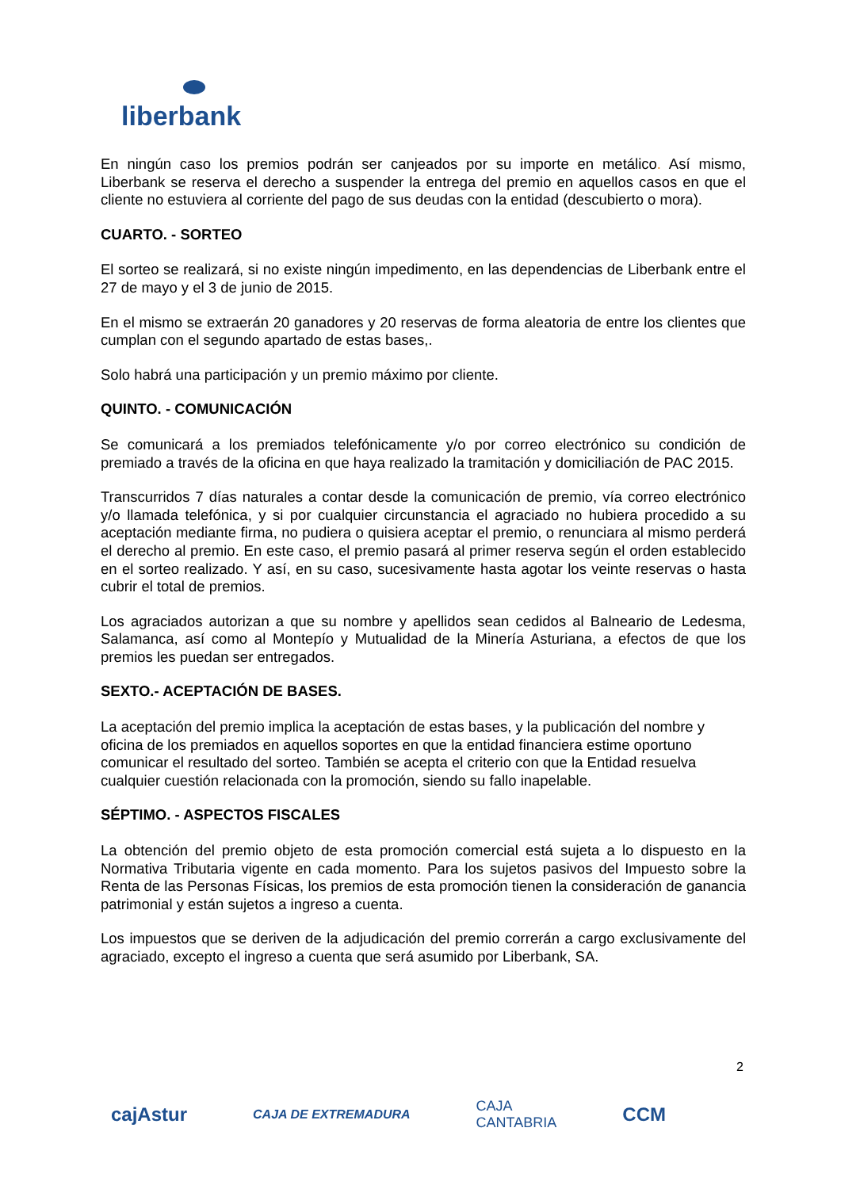liberbank
En ningún caso los premios podrán ser canjeados por su importe en metálico. Así mismo, Liberbank se reserva el derecho a suspender la entrega del premio en aquellos casos en que el cliente no estuviera al corriente del pago de sus deudas con la entidad (descubierto o mora).
CUARTO. - SORTEO
El sorteo se realizará, si no existe ningún impedimento, en las dependencias de Liberbank entre el 27 de mayo y el 3 de junio de 2015.
En el mismo se extraerán 20 ganadores y 20 reservas de forma aleatoria de entre los clientes que cumplan con el segundo apartado de estas bases,.
Solo habrá una participación y un premio máximo por cliente.
QUINTO. - COMUNICACIÓN
Se comunicará a los premiados telefónicamente y/o por correo electrónico su condición de premiado a través de la oficina en que haya realizado la tramitación y domiciliación de PAC 2015.
Transcurridos 7 días naturales a contar desde la comunicación de premio, vía correo electrónico y/o llamada telefónica, y si por cualquier circunstancia el agraciado no hubiera procedido a su aceptación mediante firma, no pudiera o quisiera aceptar el premio, o renunciara al mismo perderá el derecho al premio. En este caso, el premio pasará al primer reserva según el orden establecido en el sorteo realizado. Y así, en su caso, sucesivamente hasta agotar los veinte reservas o hasta cubrir el total de premios.
Los agraciados autorizan a que su nombre y apellidos sean cedidos al Balneario de Ledesma, Salamanca, así como al Montepío y Mutualidad de la Minería Asturiana, a efectos de que los premios les puedan ser entregados.
SEXTO.- ACEPTACIÓN DE BASES.
La aceptación del premio implica la aceptación de estas bases, y la publicación del nombre y oficina de los premiados en aquellos soportes en que la entidad financiera estime oportuno comunicar el resultado del sorteo. También se acepta el criterio con que la Entidad resuelva cualquier cuestión relacionada con la promoción, siendo su fallo inapelable.
SÉPTIMO. - ASPECTOS FISCALES
La obtención del premio objeto de esta promoción comercial está sujeta a lo dispuesto en la Normativa Tributaria vigente en cada momento. Para los sujetos pasivos del Impuesto sobre la Renta de las Personas Físicas, los premios de esta promoción tienen la consideración de ganancia patrimonial y están sujetos a ingreso a cuenta.
Los impuestos que se deriven de la adjudicación del premio correrán a cargo exclusivamente del agraciado, excepto el ingreso a cuenta que será asumido por Liberbank, SA.
2
cajAstur CAJA DE EXTREMADURA CAJA
CANTABRIA CCM